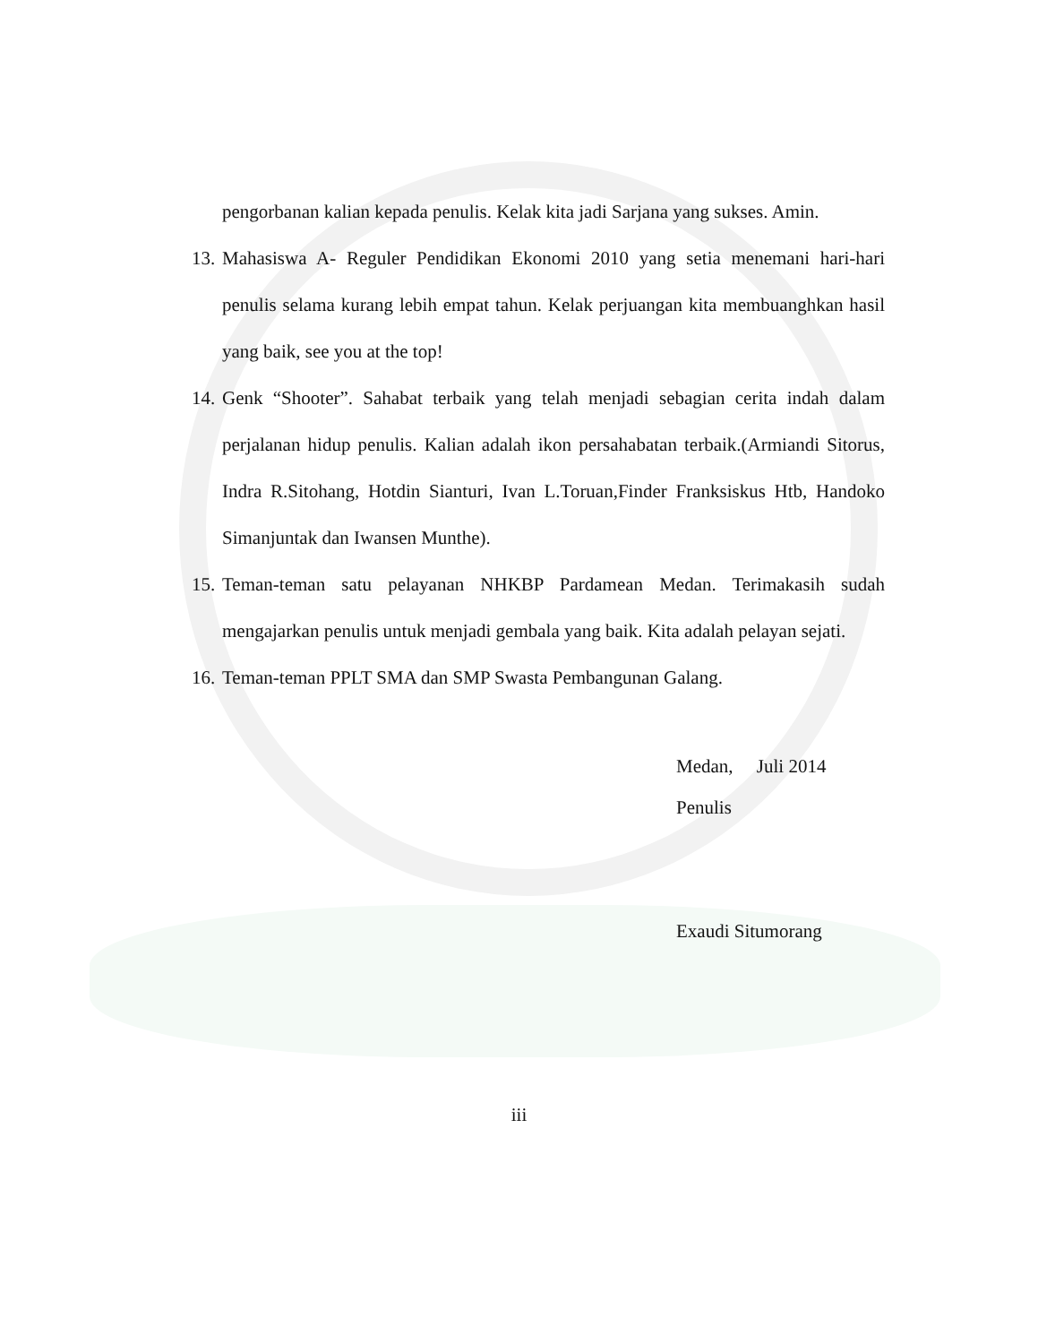pengorbanan kalian kepada penulis. Kelak kita jadi Sarjana yang sukses. Amin.
13. Mahasiswa A- Reguler Pendidikan Ekonomi 2010 yang setia menemani hari-hari penulis selama kurang lebih empat tahun. Kelak perjuangan kita membuanghkan hasil yang baik, see you at the top!
14. Genk “Shooter”. Sahabat terbaik yang telah menjadi sebagian cerita indah dalam perjalanan hidup penulis. Kalian adalah ikon persahabatan terbaik.(Armiandi Sitorus, Indra R.Sitohang, Hotdin Sianturi, Ivan L.Toruan,Finder Franksiskus Htb, Handoko Simanjuntak dan Iwansen Munthe).
15. Teman-teman satu pelayanan NHKBP Pardamean Medan. Terimakasih sudah mengajarkan penulis untuk menjadi gembala yang baik. Kita adalah pelayan sejati.
16. Teman-teman PPLT SMA dan SMP Swasta Pembangunan Galang.
Medan, Juli 2014
Penulis
Exaudi Situmorang
iii